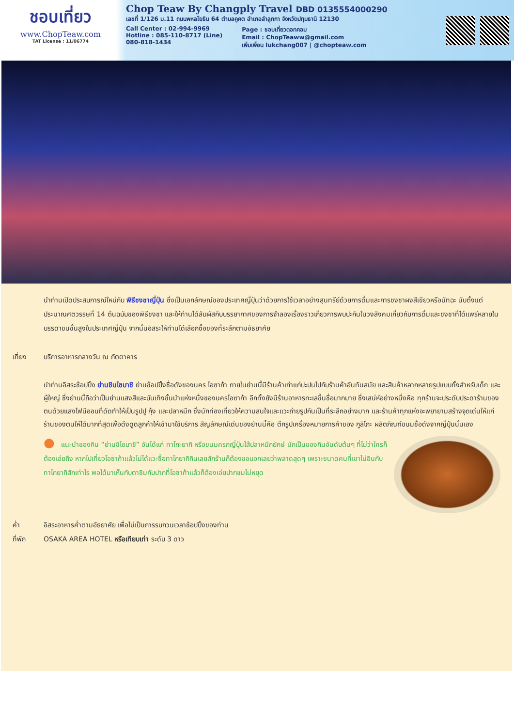ชอบเที่ยว
www.ChopTeaw.com
TAT License : 11/06774
Chop Teaw By Changply Travel DBD 0135554000290
เลขที่ 1/126 ม.11 ถนนพหลโยธิน 64 ตำบลคูคต อำเภอลำลูกกา จังหวัดปทุมธานี 12130
Call Center : 02-994-9969
Hotline : 085-110-8717 (Line)
080-818-1434
Page : ชอบเที่ยวดอทคอม
Email : ChopTeaww@gmail.com
เพิ่มเพื่อน lukchang007 | @chopteaw.com
นำท่านเปิดประสบการณ์ใหม่กับ พิธีชงชาญี่ปุ่น ซึ่งเป็นเอกลักษณ์ของประเทศญี่ปุ่นว่าด้วยการใช้เวลาอย่างสุนทรีย์ด้วยการดื่มและการชงชาผงสีเขียวหรือมัทฉะ นับตั้งแต่ประมาณศตวรรษที่ 14 ต้นฉบับของพิธีชงชา และให้ท่านได้สัมผัสกับบรรยากาศของการจำลองเรื่องราวเกี่ยวการพบปะกันในวงสังคมเกี่ยวกับการดื่มและชงชาที่ได้แพร่หลายในบรรดาชนชั้นสูงในประเทศญี่ปุ่น จากนั้นอิสระให้ท่านได้เลือกซื้อของที่ระลึกตามอัธยาศัย
เที่ยง บริการอาหารกลางวัน ณ ภัตตาคาร
นำท่านอิสระช้อปปิ้ง ย่านชินไซบาชิ ย่านช้อปปิ้งชื่อดังของนคร โอซาก้า ภายในย่านนี้มีร้านค้าเก่าแก่ปะปนไปกับร้านค้าอันทันสมัย และสินค้าหลากหลายรูปแบบทั้งสำหรับเด็ก และผู้ใหญ่ ซึ่งย่านนี้ถือว่าเป็นย่านแสงสีและบันเทิงชั้นนำแห่งหนึ่งของนครโอซาก้า อีกทั้งยังมีร้านอาหารทะเลขึ้นชื่อมากมาย ซึ่งเสน่ห์อย่างหนึ่งคือ ทุกร้านจะประดับประดาร้านของตนด้วยแสงไฟนีออนที่ดัดทำให้เป็นรูปปู กุ้ง และปลาหมึก ซึ่งนักท่องเที่ยวให้ความสนใจและแวะถ่ายรูปกันเป็นที่ระลึกอย่างมาก และร้านค้าทุกแห่งจะพยายามสร้างจุดเด่นให้แก่ร้านของตนให้ได้มากที่สุดเพื่อดึงดูดลูกค้าให้เข้ามาใช้บริการ สัญลักษณ์เด่นของย่านนี้คือ ตึกรูปเครื่องหมายการค้าของ กูลิโกะ ผลิตภัณฑ์ขนมชื่อดังจากญี่ปุ่นนั่นเอง
● แนะนำของกิน “ย่านชิไซบาชิ” อันได้แก่ ทาโกะยากิ หรือขนมครกญี่ปุ่นไส้ปลาหมึกยักษ์ มักเป็นของกินอันดับต้นๆ ที่ไม่ว่าใครก็ต้องเอ่ยถึง หากไปเที่ยวโอซาก้าแล้วไม่ได้แวะซื้อทาโกยากิกินเลยสักร้านก็ต้องขอบอกเลยว่าพลาดสุดๆ เพราะขนาดคนที่เขาไม่อินกับทาโกยากิสักเท่าไร พอได้มาเห็นกับตาชิมกับปากที่โอซาก้าแล้วก็ต้องเอ่ยปากชมไม่หยุด
ค่ำ อิสระอาหารค่ำตามอัธยาศัย เพื่อไม่เป็นการรบกวนเวลาช้อปปิ้งของท่าน
ที่พัก OSAKA AREA HOTEL หรือเทียบเท่า ระดับ 3 ดาว